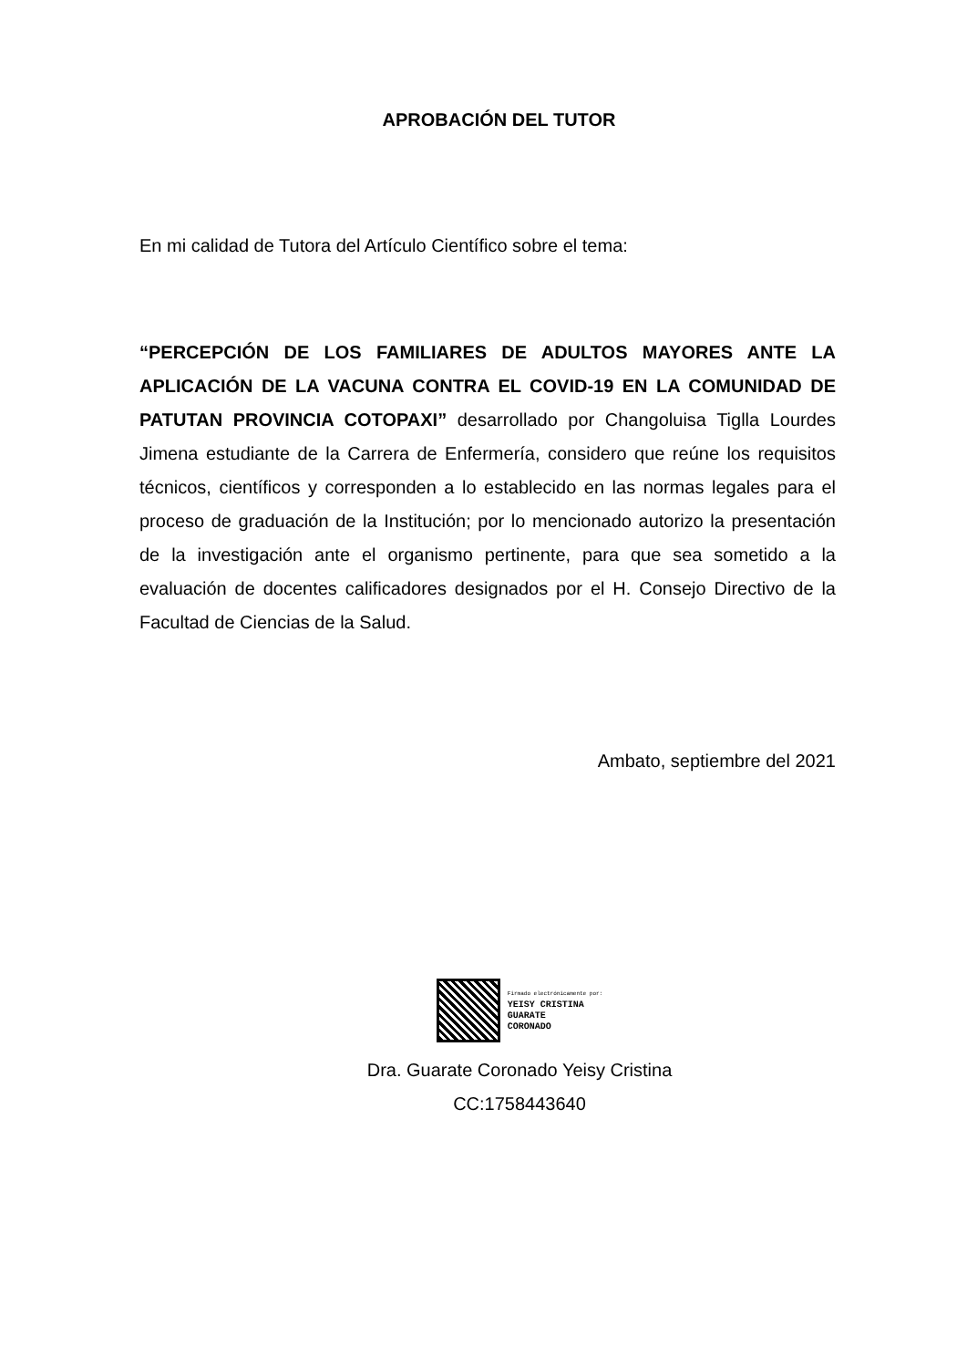APROBACIÓN DEL TUTOR
En mi calidad de Tutora del Artículo Científico sobre el tema:
“PERCEPCIÓN DE LOS FAMILIARES DE ADULTOS MAYORES ANTE LA APLICACIÓN DE LA VACUNA CONTRA EL COVID-19 EN LA COMUNIDAD DE PATUTAN PROVINCIA COTOPAXI” desarrollado por Changoluisa Tiglla Lourdes Jimena estudiante de la Carrera de Enfermería, considero que reúne los requisitos técnicos, científicos y corresponden a lo establecido en las normas legales para el proceso de graduación de la Institución; por lo mencionado autorizo la presentación de la investigación ante el organismo pertinente, para que sea sometido a la evaluación de docentes calificadores designados por el H. Consejo Directivo de la Facultad de Ciencias de la Salud.
Ambato, septiembre del 2021
Firmado electrónicamente por:
YEISY CRISTINA
GUARATE
CORONADO
Dra. Guarate Coronado Yeisy Cristina
CC:1758443640